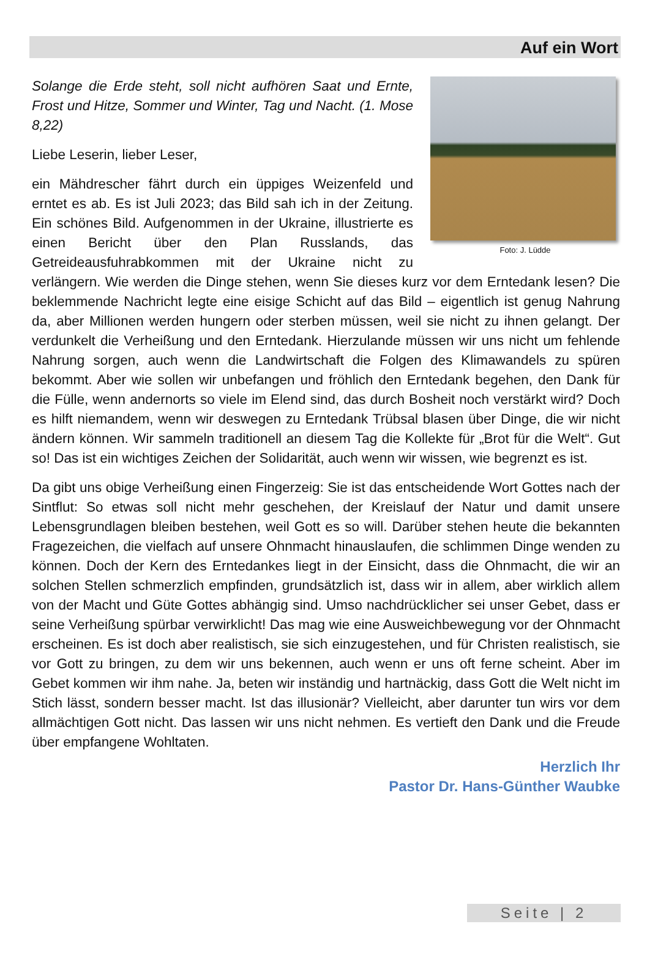Auf ein Wort
Foto: J. Lüdde
Solange die Erde steht, soll nicht aufhören Saat und Ernte, Frost und Hitze, Sommer und Winter, Tag und Nacht. (1. Mose 8,22)
Liebe Leserin, lieber Leser,
ein Mähdrescher fährt durch ein üppiges Weizenfeld und erntet es ab. Es ist Juli 2023; das Bild sah ich in der Zeitung. Ein schönes Bild. Aufgenommen in der Ukraine, illustrierte es einen Bericht über den Plan Russlands, das Getreideausfuhrabkommen mit der Ukraine nicht zu verlängern. Wie werden die Dinge stehen, wenn Sie dieses kurz vor dem Erntedank lesen? Die beklemmende Nachricht legte eine eisige Schicht auf das Bild – eigentlich ist genug Nahrung da, aber Millionen werden hungern oder sterben müssen, weil sie nicht zu ihnen gelangt. Der verdunkelt die Verheißung und den Erntedank. Hierzulande müssen wir uns nicht um fehlende Nahrung sorgen, auch wenn die Landwirtschaft die Folgen des Klimawandels zu spüren bekommt. Aber wie sollen wir unbefangen und fröhlich den Erntedank begehen, den Dank für die Fülle, wenn andernorts so viele im Elend sind, das durch Bosheit noch verstärkt wird? Doch es hilft niemandem, wenn wir deswegen zu Erntedank Trübsal blasen über Dinge, die wir nicht ändern können. Wir sammeln traditionell an diesem Tag die Kollekte für „Brot für die Welt“. Gut so! Das ist ein wichtiges Zeichen der Solidarität, auch wenn wir wissen, wie begrenzt es ist.
Da gibt uns obige Verheißung einen Fingerzeig: Sie ist das entscheidende Wort Gottes nach der Sintflut: So etwas soll nicht mehr geschehen, der Kreislauf der Natur und damit unsere Lebensgrundlagen bleiben bestehen, weil Gott es so will. Darüber stehen heute die bekannten Fragezeichen, die vielfach auf unsere Ohnmacht hinauslaufen, die schlimmen Dinge wenden zu können. Doch der Kern des Erntedankes liegt in der Einsicht, dass die Ohnmacht, die wir an solchen Stellen schmerzlich empfinden, grundsätzlich ist, dass wir in allem, aber wirklich allem von der Macht und Güte Gottes abhängig sind. Umso nachdrücklicher sei unser Gebet, dass er seine Verheißung spürbar verwirklicht! Das mag wie eine Ausweichbewegung vor der Ohnmacht erscheinen. Es ist doch aber realistisch, sie sich einzugestehen, und für Christen realistisch, sie vor Gott zu bringen, zu dem wir uns bekennen, auch wenn er uns oft ferne scheint. Aber im Gebet kommen wir ihm nahe. Ja, beten wir inständig und hartnäckig, dass Gott die Welt nicht im Stich lässt, sondern besser macht. Ist das illusionär? Vielleicht, aber darunter tun wirs vor dem allmächtigen Gott nicht. Das lassen wir uns nicht nehmen. Es vertieft den Dank und die Freude über empfangene Wohltaten.
Herzlich Ihr
Pastor Dr. Hans-Günther Waubke
Seite | 2